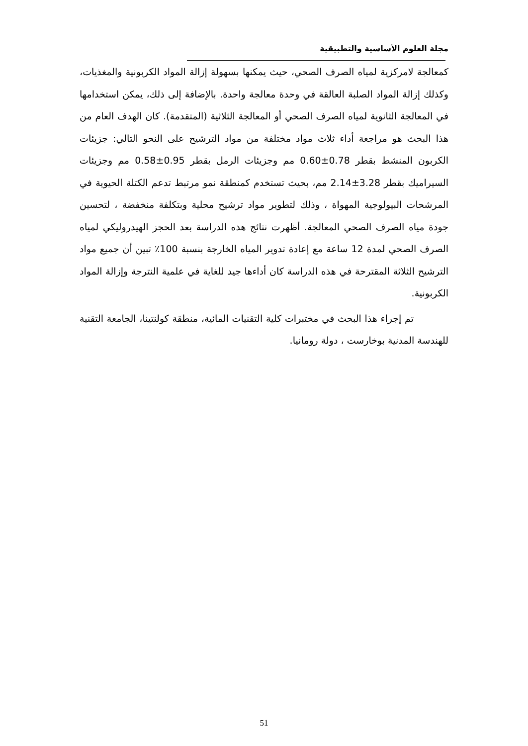مجلة العلوم الأساسية والتطبيقية
كمعالجة لامركزية لمياه الصرف الصحي، حيث يمكنها بسهولة إزالة المواد الكربونية والمغذيات، وكذلك إزالة المواد الصلبة العالقة في وحدة معالجة واحدة. بالإضافة إلى ذلك، يمكن استخدامها في المعالجة الثانوية لمياه الصرف الصحي أو المعالجة الثلاثية (المتقدمة). كان الهدف العام من هذا البحث هو مراجعة أداء ثلاث مواد مختلفة من مواد الترشيح على النحو التالي: جزيئات الكربون المنشط بقطر 0.78±0.60 مم وجزيئات الرمل بقطر 0.95±0.58 مم وجزيئات السيراميك بقطر 3.28±2.14 مم، بحيث تستخدم كمنطقة نمو مرتبط تدعم الكتلة الحيوية في المرشحات البيولوجية المهواة ، وذلك لتطوير مواد ترشيح محلية وبتكلفة منخفضة ، لتحسين جودة مياه الصرف الصحي المعالجة. أظهرت نتائج هذه الدراسة بعد الحجز الهيدروليكي لمياه الصرف الصحي لمدة 12 ساعة مع إعادة تدوير المياه الخارجة بنسبة 100٪ تبين أن جميع مواد الترشيح الثلاثة المقترحة في هذه الدراسة كان أداءها جيد للغاية في علمية النترجة وإزالة المواد الكربونية.
تم إجراء هذا البحث في مختبرات كلية التقنيات المائية، منطقة كولنتينا، الجامعة التقنية للهندسة المدنية بوخارست ، دولة رومانيا.
51